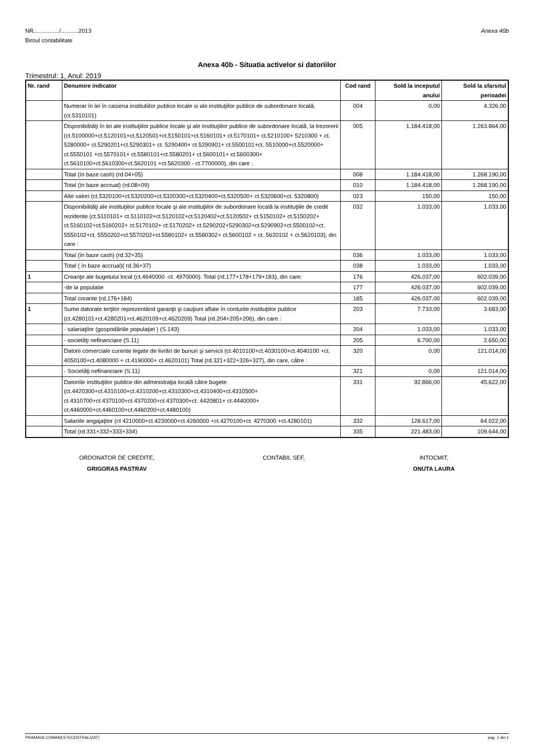NR................/...........2013
Biroul contabilitate
Anexa 40b
Anexa 40b - Situatia activelor si datoriilor
Trimestrul: 1, Anul: 2019
| Nr. rand | Denumire indicator | Cod rand | Sold la inceputul anului | Sold la sfarsitul perioadei |
| --- | --- | --- | --- | --- |
| | Numerar în lei în casieria institutiilor publice locale si ale instituţiilor publice de subordonare locală, (ct.5310101) | 004 | 0,00 | 4.326,00 |
| | Disponibilităţi în lei ale instituţiilor publice locale şi ale instituţiilor publice de subordonare locală, la trezorerii (ct.5100000+ct.5120101+ct.5120501+ct.5150101+ct.5160101+ ct.5170101+ ct.5210100+ 5210300 + ct. 5280000+ ct.5290201+ct.5290301+ ct. 5290400+ ct.5290901+ ct.5500101+ct. 5510000+ct.5520000+ ct.5550101 +ct.5570101+ ct.5580101+ct.5580201+ ct.5600101+ ct.5600300+ ct.5610100+ct.5610300+ct.5620101 +ct.5620300 - ct.7700000), din care : | 005 | 1.184.418,00 | 1.263.864,00 |
| | Total (în baze cash) (rd.04+05) | 008 | 1.184.418,00 | 1.268.190,00 |
| | Total (în baze accrual) (rd.08+09) | 010 | 1.184.418,00 | 1.268.190,00 |
| | Alte valori (ct.5320100+ct.5320200+ct.5320300+ct.5320400+ct.5320500+ ct.5320600+ct. 5320800) | 023 | 150,00 | 150,00 |
| | Disponibilităţi ale instituţiilor publice locale şi ale instituţiilor de subordonare locală la instituţiile de credit rezidente (ct.5110101+ ct.5110102+ct.5120102+ct.5120402+ct.5120502+ ct.5150102+ ct.5150202+ ct.5160102+ct.5160202+ ct.5170102+ ct.5170202+ ct.5290202+5290302+ct.5290902+ct.5500102+ct. 5550102+ct. 5550202+ct.5570202+ct.5580102+ ct.5580302+ ct.5600102 + ct. 5620102 + ct.5620103), din care : | 032 | 1.033,00 | 1.033,00 |
| | Total (în baze cash) (rd.32+35) | 036 | 1.033,00 | 1.033,00 |
| | Total ( în baze accrual)( rd.36+37) | 038 | 1.033,00 | 1.033,00 |
| 1 | Creanţe ale bugetului local (ct.4640000 -ct. 4970000). Total (rd.177+178+179+183), din care: | 176 | 426.037,00 | 602.039,00 |
| | -de la populatie | 177 | 426.037,00 | 602.039,00 |
| | Total creante (rd.176+184) | 185 | 426.037,00 | 602.039,00 |
| 1 | Sume datorate terţilor reprezentând garanţii şi cauţiuni aflate în conturile instituţiilor publice (ct.4280101+ct.4280201+ct.4620109+ct.4620209) Total (rd.204+205+206), din care : | 203 | 7.733,00 | 3.683,00 |
| | - salariaţilor (gospodăriile populaţiei ) (S.143) | 204 | 1.033,00 | 1.033,00 |
| | - societăţi nefinanciare (S.11) | 205 | 6.700,00 | 2.650,00 |
| | Datorii comerciale curente legate de livrări de bunuri şi servicii (ct.4010100+ct.4030100+ct.4040100 +ct. 4050100+ct.4080000 + ct.4190000+ ct.4620101) Total (rd.321+322+326+327), din care, către : | 320 | 0,00 | 121.014,00 |
| | - Societăţi nefinanciare (S.11) | 321 | 0,00 | 121.014,00 |
| | Datoriile instituţiilor publice din administraţia locală către bugete (ct.4420300+ct.4310100+ct.4310200+ct.4310300+ct.4310400+ct.4310500+ ct.4310700+ct.4370100+ct.4370200+ct.4370300+ct. 4420801+ ct.4440000+ ct.4460000+ct.4460100+ct.4460200+ct.4480100) | 331 | 92.866,00 | 45.622,00 |
| | Salariile angajaţilor (ct 4210000+ct.4230000+ct.4260000 +ct.4270100+ct. 4270300 +ct.4280101) | 332 | 128.617,00 | 64.022,00 |
| | Total (rd.331+332+333+334) | 335 | 221.483,00 | 109.644,00 |
ORDONATOR DE CREDITE,
GRIGORAS PASTRAV
CONTABIL SEF, INTOCMIT,
ONUTA LAURA
PRIMARIA COMANESTI(CENTRALIZAT) pag. 1 din 1